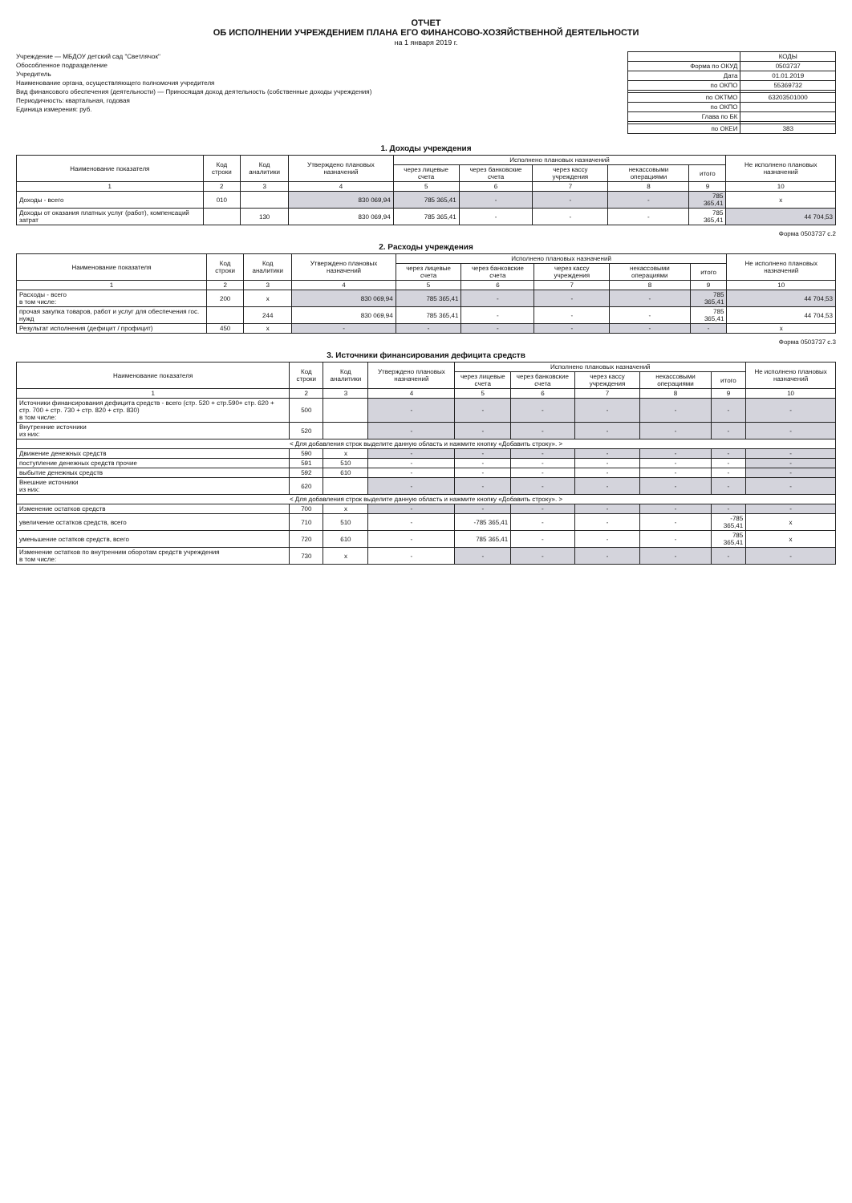ОТЧЕТ
ОБ ИСПОЛНЕНИИ УЧРЕЖДЕНИЕМ ПЛАНА ЕГО ФИНАНСОВО-ХОЗЯЙСТВЕННОЙ ДЕЯТЕЛЬНОСТИ
на 1 января 2019 г.
Учреждение — МБДОУ детский сад "Светлячок"
Обособленное подразделение
Учредитель
Наименование органа, осуществляющего полномочия учредителя
Вид финансового обеспечения (деятельности) — Приносящая доход деятельность (собственные доходы учреждения)
Периодичность: квартальная, годовая
Единица измерения: руб.
| | КОДЫ |
| Форма по ОКУД | 0503737 |
| Дата | 01.01.2019 |
| по ОКПО | 55369732 |
| по ОКТМО | 63203501000 |
| по ОКПО | |
| Глава по БК | |
| по ОКЕИ | 383 |
1. Доходы учреждения
| Наименование показателя | Код строки | Код аналитики | Утверждено плановых назначений | Исполнено плановых назначений | | | | | Не исполнено плановых назначений |
| --- | --- | --- | --- | --- | --- | --- | --- | --- | --- |
| | | | | через лицевые счета | через банковские счета | через кассу учреждения | некассовыми операциями | итого | |
| 1 | 2 | 3 | 4 | 5 | 6 | 7 | 8 | 9 | 10 |
| Доходы - всего | 010 | | 830 069,94 | 785 365,41 | - | - | - | 785 365,41 | x |
| Доходы от оказания платных услуг (работ), компенсаций затрат | | 130 | 830 069,94 | 785 365,41 | - | - | - | 785 365,41 | 44 704,53 |
Форма 0503737 с.2
2. Расходы учреждения
| Наименование показателя | Код строки | Код аналитики | Утверждено плановых назначений | Исполнено плановых назначений | | | | | Не исполнено плановых назначений |
| --- | --- | --- | --- | --- | --- | --- | --- | --- | --- |
| | | | | через лицевые счета | через банковские счета | через кассу учреждения | некассовыми операциями | итого | |
| 1 | 2 | 3 | 4 | 5 | 6 | 7 | 8 | 9 | 10 |
| Расходы - всего в том числе: | 200 | x | 830 069,94 | 785 365,41 | - | - | - | 785 365,41 | 44 704,53 |
| прочая закупка товаров, работ и услуг для обеспечения гос. нужд | | 244 | 830 069,94 | 785 365,41 | - | - | - | 785 365,41 | 44 704,53 |
| Результат исполнения (дефицит / профицит) | 450 | x | - | - | - | - | - | - | x |
Форма 0503737 с.3
3. Источники финансирования дефицита средств
| Наименование показателя | Код строки | Код аналитики | Утверждено плановых назначений | Исполнено плановых назначений | | | | | Не исполнено плановых назначений |
| --- | --- | --- | --- | --- | --- | --- | --- | --- | --- |
| | | | | через лицевые счета | через банковские счета | через кассу учреждения | некассовыми операциями | итого | |
| 1 | 2 | 3 | 4 | 5 | 6 | 7 | 8 | 9 | 10 |
| Источники финансирования дефицита средств - всего (стр. 520 + стр.590+ стр. 620 + стр. 700 + стр. 730 + стр. 820 + стр. 830) в том числе: | 500 | | - | - | - | - | - | - | - |
| Внутренние источники из них: | 520 | | - | - | - | - | - | - | - |
| < Для добавления строк выделите данную область и нажмите кнопку «Добавить строку». > | | | | | | | | | |
| Движение денежных средств | 590 | x | - | - | - | - | - | - | - |
| поступление денежных средств прочие | 591 | 510 | - | - | - | - | - | - | - |
| выбытие денежных средств | 592 | 610 | - | - | - | - | - | - | - |
| Внешние источники из них: | 620 | | - | - | - | - | - | - | - |
| < Для добавления строк выделите данную область и нажмите кнопку «Добавить строку». > | | | | | | | | | |
| Изменение остатков средств | 700 | x | - | - | - | - | - | - | - |
| увеличение остатков средств, всего | 710 | 510 | - | -785 365,41 | - | - | - | -785 365,41 | x |
| уменьшение остатков средств, всего | 720 | 610 | - | 785 365,41 | - | - | - | 785 365,41 | x |
| Изменение остатков по внутренним оборотам средств учреждения в том числе: | 730 | x | - | - | - | - | - | - | - |